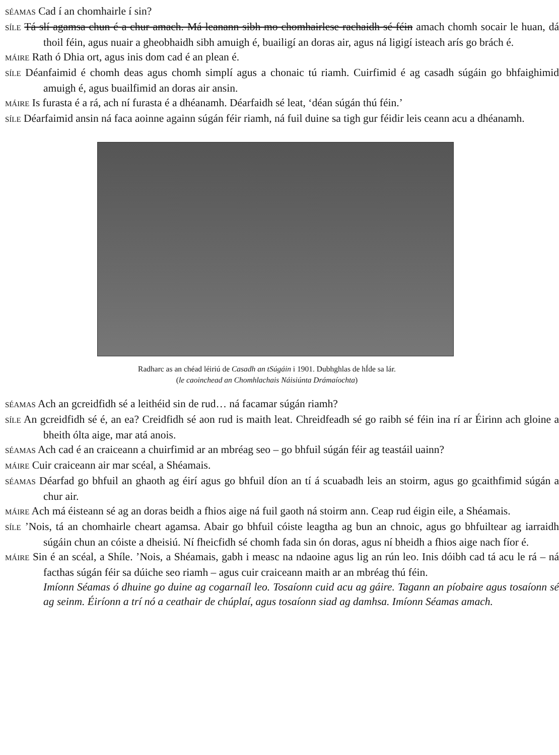SÉAMAS Cad í an chomhairle í sin?
SÍLE Tá slí agamsa chun é a chur amach. Má leanann sibh mo chomhairlese rachaidh sé féin amach chomh socair le huan, dá thoil féin, agus nuair a gheobhaidh sibh amuigh é, buailigí an doras air, agus ná ligigí isteach arís go brách é.
MÁIRE Rath ó Dhia ort, agus inis dom cad é an plean é.
SÍLE Déanfaimid é chomh deas agus chomh simplí agus a chonaic tú riamh. Cuirfimid é ag casadh súgáin go bhfaighimid amuigh é, agus buailfimid an doras air ansin.
MÁIRE Is furasta é a rá, ach ní furasta é a dhéanamh. Déarfaidh sé leat, ‘déan súgán thú féin.’
SÍLE Déarfaimid ansin ná faca aoinne againn súgán féir riamh, ná fuil duine sa tigh gur féidir leis ceann acu a dhéanamh.
Radharc as an chéad léiriú de Casadh an tSúgáin i 1901. Dubhghlas de hÍde sa lár.
(le caoinchead an Chomhlachais Náisiúnta Drámaíochta)
SÉAMAS Ach an gcreidfidh sé a leithéid sin de rud… ná facamar súgán riamh?
SÍLE An gcreidfidh sé é, an ea? Creidfidh sé aon rud is maith leat. Chreidfeadh sé go raibh sé féin ina rí ar Éirinn ach gloine a bheith ólta aige, mar atá anois.
SÉAMAS Ach cad é an craiceann a chuirfimid ar an mbréag seo – go bhfuil súgán féir ag teastáil uainn?
MÁIRE Cuir craiceann air mar scéal, a Shéamais.
SÉAMAS Déarfad go bhfuil an ghaoth ag éirí agus go bhfuil díon an tí á scuabadh leis an stoirm, agus go gcaithfimid súgán a chur air.
MÁIRE Ach má éisteann sé ag an doras beidh a fhios aige ná fuil gaoth ná stoirm ann. Ceap rud éigin eile, a Shéamais.
SÍLE ’Nois, tá an chomhairle cheart agamsa. Abair go bhfuil cóiste leagtha ag bun an chnoic, agus go bhfuiltear ag iarraidh súgáin chun an cóiste a dheisiú. Ní fheicfidh sé chomh fada sin ón doras, agus ní bheidh a fhios aige nach fíor é.
MÁIRE Sin é an scéal, a Shíle. ’Nois, a Shéamais, gabh i measc na ndaoine agus lig an rún leo. Inis dóibh cad tá acu le rá – ná facthas súgán féir sa dúiche seo riamh – agus cuir craiceann maith ar an mbréag thú féin.
Imíonn Séamas ó dhuine go duine ag cogarnaíl leo. Tosaíonn cuid acu ag gáire. Tagann an píobaire agus tosaíonn sé ag seinm. Éiríonn a trí nó a ceathair de chúplaí, agus tosaíonn siad ag damhsa. Imíonn Séamas amach.